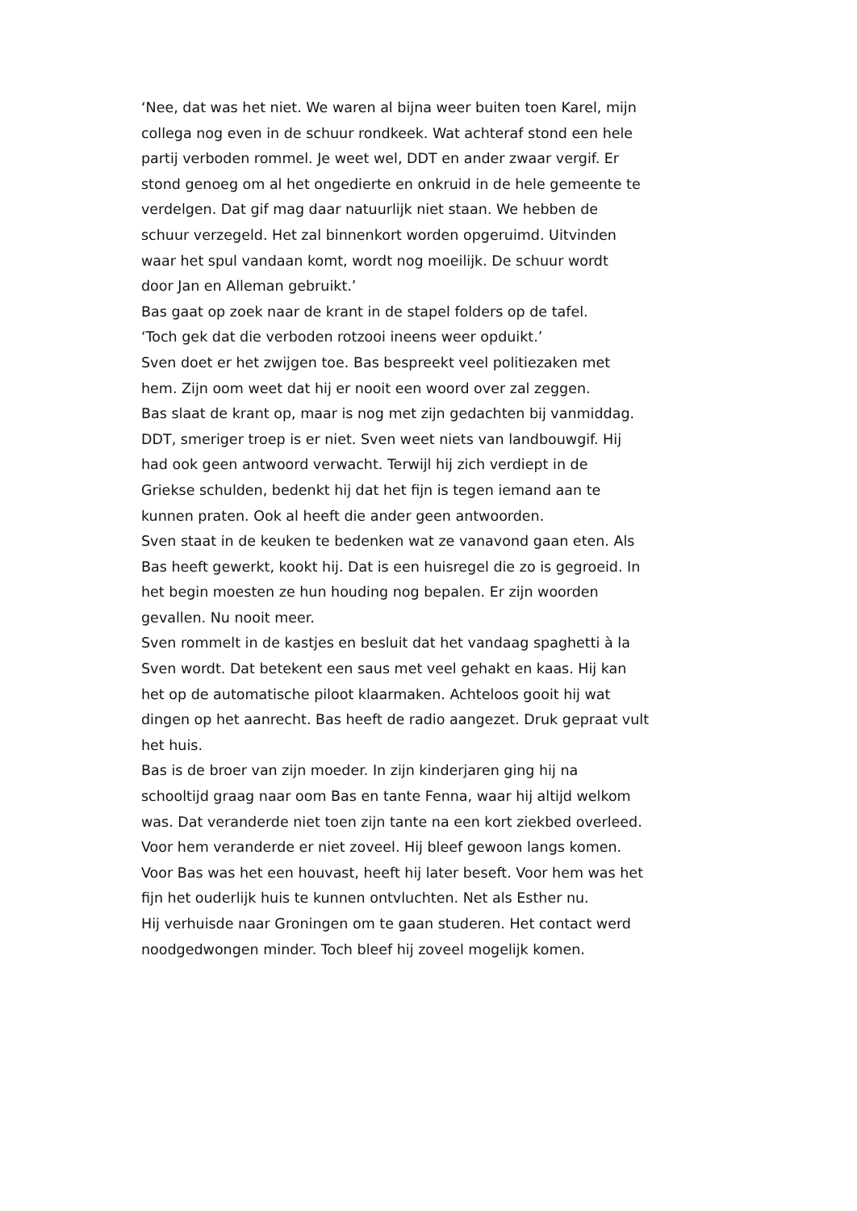‘Nee, dat was het niet. We waren al bijna weer buiten toen Karel, mijn
collega nog even in de schuur rondkeek. Wat achteraf stond een hele
partij verboden rommel. Je weet wel, DDT en ander zwaar vergif. Er
stond genoeg om al het ongedierte en onkruid in de hele gemeente te
verdelgen. Dat gif mag daar natuurlijk niet staan. We hebben de
schuur verzegeld. Het zal binnenkort worden opgeruimd. Uitvinden
waar het spul vandaan komt, wordt nog moeilijk. De schuur wordt
door Jan en Alleman gebruikt.’
Bas gaat op zoek naar de krant in de stapel folders op de tafel.
‘Toch gek dat die verboden rotzooi ineens weer opduikt.’
Sven doet er het zwijgen toe. Bas bespreekt veel politiezaken met
hem. Zijn oom weet dat hij er nooit een woord over zal zeggen.
Bas slaat de krant op, maar is nog met zijn gedachten bij vanmiddag.
DDT, smeriger troep is er niet. Sven weet niets van landbouwgif. Hij
had ook geen antwoord verwacht. Terwijl hij zich verdiept in de
Griekse schulden, bedenkt hij dat het fijn is tegen iemand aan te
kunnen praten. Ook al heeft die ander geen antwoorden.
Sven staat in de keuken te bedenken wat ze vanavond gaan eten. Als
Bas heeft gewerkt, kookt hij. Dat is een huisregel die zo is gegroeid. In
het begin moesten ze hun houding nog bepalen. Er zijn woorden
gevallen. Nu nooit meer.
Sven rommelt in de kastjes en besluit dat het vandaag spaghetti à la
Sven wordt. Dat betekent een saus met veel gehakt en kaas. Hij kan
het op de automatische piloot klaarmaken. Achteloos gooit hij wat
dingen op het aanrecht. Bas heeft de radio aangezet. Druk gepraat vult
het huis.
Bas is de broer van zijn moeder. In zijn kinderjaren ging hij na
schooltijd graag naar oom Bas en tante Fenna, waar hij altijd welkom
was. Dat veranderde niet toen zijn tante na een kort ziekbed overleed.
Voor hem veranderde er niet zoveel. Hij bleef gewoon langs komen.
Voor Bas was het een houvast, heeft hij later beseft. Voor hem was het
fijn het ouderlijk huis te kunnen ontvluchten. Net als Esther nu.
Hij verhuisde naar Groningen om te gaan studeren. Het contact werd
noodgedwongen minder. Toch bleef hij zoveel mogelijk komen.